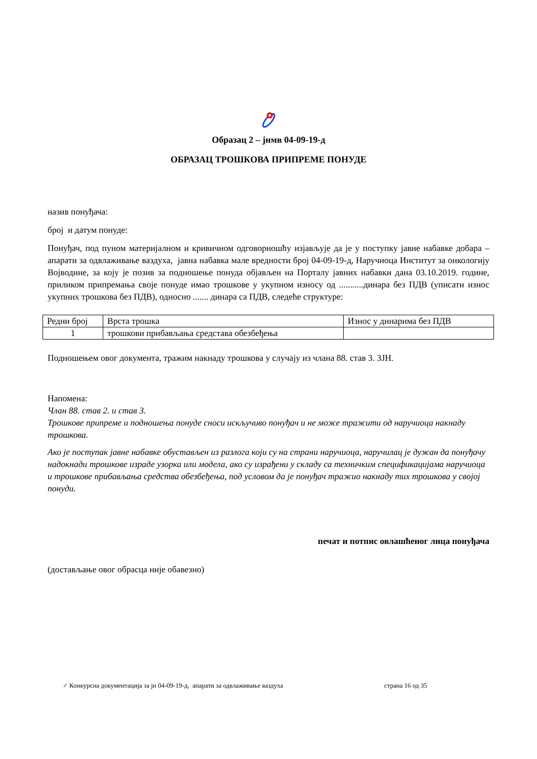Образац 2 – јнмв 04-09-19-д
ОБРАЗАЦ ТРОШКОВА ПРИПРЕМЕ ПОНУДЕ
назив понуђача:
број и датум понуде:
Понуђач, под пуном материјалном и кривичном одговорношћу изјављује да је у поступку јавне набавке добара – апарати за одвлаживање ваздуха, јавна набавка мале вредности број 04-09-19-д, Наручиоца Институт за онкологију Војводине, за коју је позив за подношење понуда објављен на Порталу јавних набавки дана 03.10.2019. године, приликом припремања своје понуде имао трошкове у укупном износу од ...........динара без ПДВ (уписати износ укупних трошкова без ПДВ), односно ....... динара са ПДВ, следеће структуре:
| Редни број | Врста трошка | Износ у динарима без ПДВ |
| 1 | трошкови прибављања средстава обезбеђења | |
Подношењем овог документа, тражим накнаду трошкова у случају из члана 88. став 3. ЗЈН.
Напомена:
Члан 88. став 2. и став 3.
Трошкове припреме и подношења понуде сноси искључиво понуђач и не може тражити од наручиоца накнаду трошкова.
Ако је поступак јавне набавке обустављен из разлога који су на страни наручиоца, наручилац је дужан да понуђачу надокнади трошкове израде узорка или модела, ако су израђени у складу са техничким спецификацијама наручиоца и трошкове прибављања средства обезбеђења, под условом да је понуђач тражио накнаду тих трошкова у својој понуди.
печат и потпис овлашћеног лица понуђача
(достављање овог обрасца није обавезно)
♂ Конкурсна документација за јн 04-09-19-д, апарати за одвлаживање ваздуха страна 16 од 35